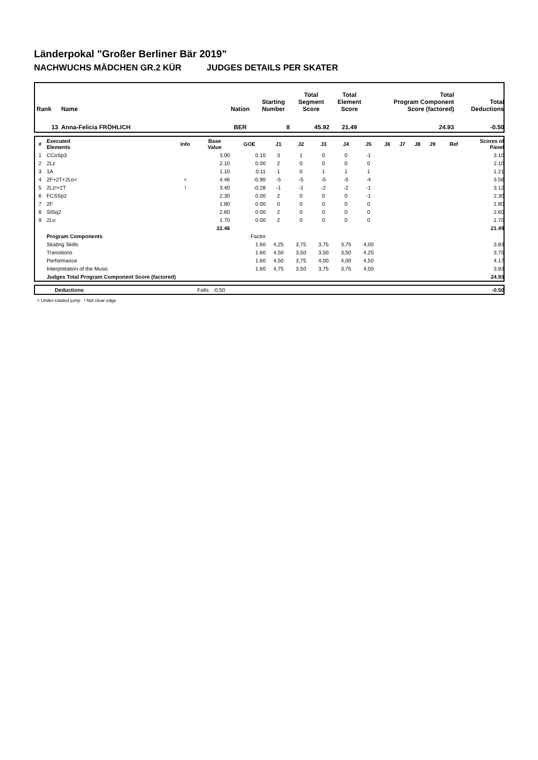Länderpokal "Großer Berliner Bär 2019"
NACHWUCHS MÄDCHEN GR.2 KÜR JUDGES DETAILS PER SKATER
| Rank | Name | Nation | Starting Number | Total Segment Score | Total Element Score | Total Program Component Score (factored) | Total Deductions |
| --- | --- | --- | --- | --- | --- | --- | --- |
| 13 | Anna-Felicia FRÖHLICH | BER | 8 | 45.92 | 21.49 | 24.93 | -0.50 |
| # | Executed Elements | Info | Base Value | GOE | J1 | J2 | J3 | J4 | J5 | J6 | J7 | J8 | J9 | Ref | Scores of Panel |
| --- | --- | --- | --- | --- | --- | --- | --- | --- | --- | --- | --- | --- | --- | --- | --- |
| 1 | CCoSp3 | | 3.00 | 0.10 | 3 | 1 | 0 | 0 | -1 | | | | | | 3.10 |
| 2 | 2Lz | | 2.10 | 0.00 | 2 | 0 | 0 | 0 | 0 | | | | | | 2.10 |
| 3 | 1A | | 1.10 | 0.11 | 1 | 0 | 1 | 1 | 1 | | | | | | 1.21 |
| 4 | 2F+2T+2Lo< | < | 4.46 | -0.90 | -5 | -5 | -5 | -5 | -4 | | | | | | 3.56 |
| 5 | 2Lz!+2T | ! | 3.40 | -0.28 | -1 | -1 | -2 | -2 | -1 | | | | | | 3.12 |
| 6 | FCSSp2 | | 2.30 | 0.00 | 2 | 0 | 0 | 0 | -1 | | | | | | 2.30 |
| 7 | 2F | | 1.80 | 0.00 | 0 | 0 | 0 | 0 | 0 | | | | | | 1.80 |
| 8 | StSq2 | | 2.60 | 0.00 | 2 | 0 | 0 | 0 | 0 | | | | | | 2.60 |
| 9 | 2Lo | | 1.70 | 0.00 | 2 | 0 | 0 | 0 | 0 | | | | | | 1.70 |
| | | | 22.46 | | | | | | | | | | | | 21.49 |
| | Program Components | | | Factor | | | | | | | | | | | |
| | Skating Skills | | | 1.60 | 4,25 | 3,75 | 3,75 | 3,75 | 4,00 | | | | | | 3.83 |
| | Transitions | | | 1.60 | 4,50 | 3,50 | 3,50 | 3,50 | 4,25 | | | | | | 3.75 |
| | Performance | | | 1.60 | 4,50 | 3,75 | 4,00 | 4,00 | 4,50 | | | | | | 4.17 |
| | Interpretation of the Music | | | 1.60 | 4,75 | 3,50 | 3,75 | 3,75 | 4,00 | | | | | | 3.83 |
| | Judges Total Program Component Score (factored) | | | | | | | | | | | | | | 24.93 |
| | Deductions | Falls: | -0.50 | -0.50 |
< Under-rotated jump ! Not clear edge